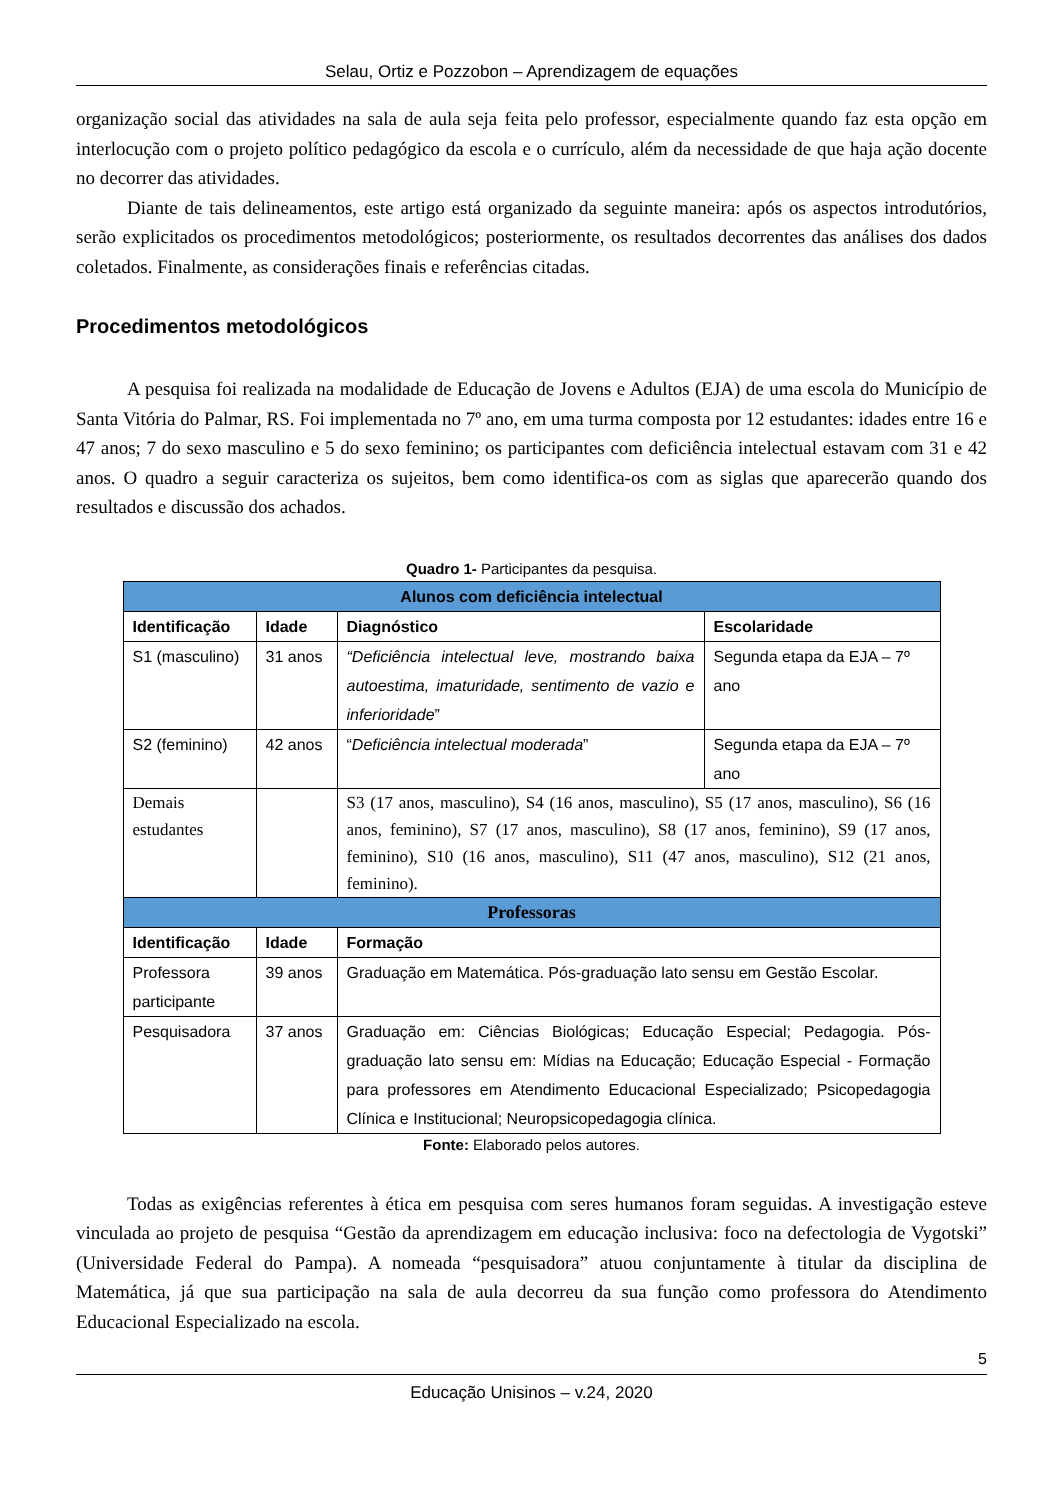Selau, Ortiz e Pozzobon – Aprendizagem de equações
organização social das atividades na sala de aula seja feita pelo professor, especialmente quando faz esta opção em interlocução com o projeto político pedagógico da escola e o currículo, além da necessidade de que haja ação docente no decorrer das atividades.
Diante de tais delineamentos, este artigo está organizado da seguinte maneira: após os aspectos introdutórios, serão explicitados os procedimentos metodológicos; posteriormente, os resultados decorrentes das análises dos dados coletados. Finalmente, as considerações finais e referências citadas.
Procedimentos metodológicos
A pesquisa foi realizada na modalidade de Educação de Jovens e Adultos (EJA) de uma escola do Município de Santa Vitória do Palmar, RS. Foi implementada no 7º ano, em uma turma composta por 12 estudantes: idades entre 16 e 47 anos; 7 do sexo masculino e 5 do sexo feminino; os participantes com deficiência intelectual estavam com 31 e 42 anos. O quadro a seguir caracteriza os sujeitos, bem como identifica-os com as siglas que aparecerão quando dos resultados e discussão dos achados.
Quadro 1- Participantes da pesquisa.
| Alunos com deficiência intelectual | | | |
| --- | --- | --- | --- |
| Identificação | Idade | Diagnóstico | Escolaridade |
| S1 (masculino) | 31 anos | “Deficiência intelectual leve, mostrando baixa autoestima, imaturidade, sentimento de vazio e inferioridade ” | Segunda etapa da EJA – 7º ano |
| S2 (feminino) | 42 anos | “ Deficiência intelectual moderada ” | Segunda etapa da EJA – 7º ano |
| Demais estudantes | | S3 (17 anos, masculino), S4 (16 anos, masculino), S5 (17 anos, masculino), S6 (16 anos, feminino), S7 (17 anos, masculino), S8 (17 anos, feminino), S9 (17 anos, feminino), S10 (16 anos, masculino), S11 (47 anos, masculino), S12 (21 anos, feminino). | |
| Professoras | | | |
| Identificação | Idade | Formação | |
| Professora participante | 39 anos | Graduação em Matemática. Pós-graduação lato sensu em Gestão Escolar. | |
| Pesquisadora | 37 anos | Graduação em: Ciências Biológicas; Educação Especial; Pedagogia. Pós-graduação lato sensu em: Mídias na Educação; Educação Especial - Formação para professores em Atendimento Educacional Especializado; Psicopedagogia Clínica e Institucional; Neuropsicopedagogia clínica. | |
Fonte: Elaborado pelos autores.
Todas as exigências referentes à ética em pesquisa com seres humanos foram seguidas. A investigação esteve vinculada ao projeto de pesquisa “Gestão da aprendizagem em educação inclusiva: foco na defectologia de Vygotski” (Universidade Federal do Pampa). A nomeada “pesquisadora” atuou conjuntamente à titular da disciplina de Matemática, já que sua participação na sala de aula decorreu da sua função como professora do Atendimento Educacional Especializado na escola.
5
Educação Unisinos – v.24, 2020